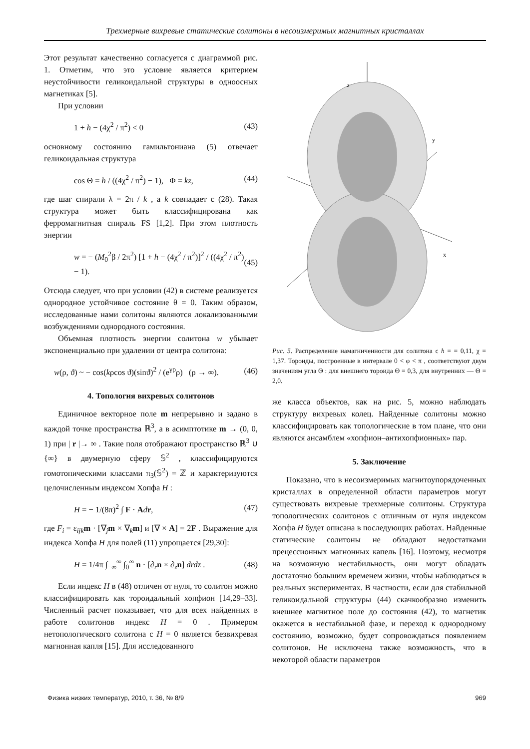Трехмерные вихревые статические солитоны в несоизмеримых магнитных кристаллах
Этот результат качественно согласуется с диаграммой рис. 1. Отметим, что это условие является критерием неустойчивости геликоидальной структуры в одноосных магнетиках [5].
При условии
1 + h − (4χ<sup>2</sup> / π<sup>2</sup>) < 0 (43)
основному состоянию гамильтониана (5) отвечает геликоидальная структура
cos Θ = h / ((4χ<sup>2</sup> / π<sup>2</sup>) − 1), Φ = kz, (44)
где шаг спирали λ = 2π / k , а k совпадает с (28). Такая структура может быть классифицирована как ферромагнитная спираль FS [1,2]. При этом плотность энергии
w = − (M<sub>0</sub><sup>2</sup>β / 2π<sup>2</sup>) [1 + h − (4χ<sup>2</sup> / π<sup>2</sup>)]<sup>2</sup> / ((4χ<sup>2</sup> / π<sup>2</sup>) − 1). (45)
Отсюда следует, что при условии (42) в системе реализуется однородное устойчивое состояние θ = 0. Таким образом, исследованные нами солитоны являются локализованными возбуждениями однородного состояния.
Объемная плотность энергии солитона w убывает экспоненциально при удалении от центра солитона:
w(ρ, ϑ) ~ − cos(kρcos ϑ)(sinϑ)<sup>2</sup> / (e<sup>γρ</sup>ρ) (ρ → ∞). (46)
4. Топология вихревых солитонов
Единичное векторное поле m непрерывно и задано в каждой точке пространства ℝ<sup>3</sup>, а в асимптотике m → (0, 0, 1) при | r |→ ∞ . Такие поля отображают пространство ℝ<sup>3</sup> ∪ {∞} в двумерную сферу 𝕊<sup>2</sup> , классифицируются гомотопическими классами π<sub>3</sub>(𝕊<sup>2</sup>) = ℤ и характеризуются целочисленным индексом Хопфа H :
H = − 1/(8π)<sup>2</sup> ∫ F · Adr, (47)
где F<sub>i</sub> = ε<sub>ijk</sub>m · [∇<sub>j</sub>m × ∇<sub>k</sub>m] и [∇ × A] = 2F . Выражение для индекса Хопфа H для полей (11) упрощается [29,30]:
H = 1/4π ∫<sub>−∞</sub><sup>∞</sup> ∫<sub>0</sub><sup>∞</sup> n · [∂<sub>r</sub>n × ∂<sub>z</sub>n] drdz . (48)
Если индекс H в (48) отличен от нуля, то солитон можно классифицировать как тороидальный хопфион [14,29–33]. Численный расчет показывает, что для всех найденных в работе солитонов индекс H = 0 . Примером нетопологического солитона с H = 0 является безвихревая магнонная капля [15]. Для исследованного
z
y
x
Рис. 5. Распределение намагниченности для солитона с h = = 0,11, χ = 1,37. Тороиды, построенные в интервале 0 < φ < π , соответствуют двум значениям угла Θ : для внешнего тороида Θ = 0,3, для внутренних — Θ = 2,0.
же класса объектов, как на рис. 5, можно наблюдать структуру вихревых колец. Найденные солитоны можно классифицировать как топологические в том плане, что они являются ансамблем «хопфион–антихопфионных» пар.
5. Заключение
Показано, что в несоизмеримых магнитоупорядоченных кристаллах в определенной области параметров могут существовать вихревые трехмерные солитоны. Структура топологических солитонов с отличным от нуля индексом Хопфа H будет описана в последующих работах. Найденные статические солитоны не обладают недостатками прецессионных магнонных капель [16]. Поэтому, несмотря на возможную нестабильность, они могут обладать достаточно большим временем жизни, чтобы наблюдаться в реальных экспериментах. В частности, если для стабильной геликоидальной структуры (44) скачкообразно изменить внешнее магнитное поле до состояния (42), то магнетик окажется в нестабильной фазе, и переход к однородному состоянию, возможно, будет сопровождаться появлением солитонов. Не исключена также возможность, что в некоторой области параметров
Физика низких температур, 2010, т. 36, № 8/9 969